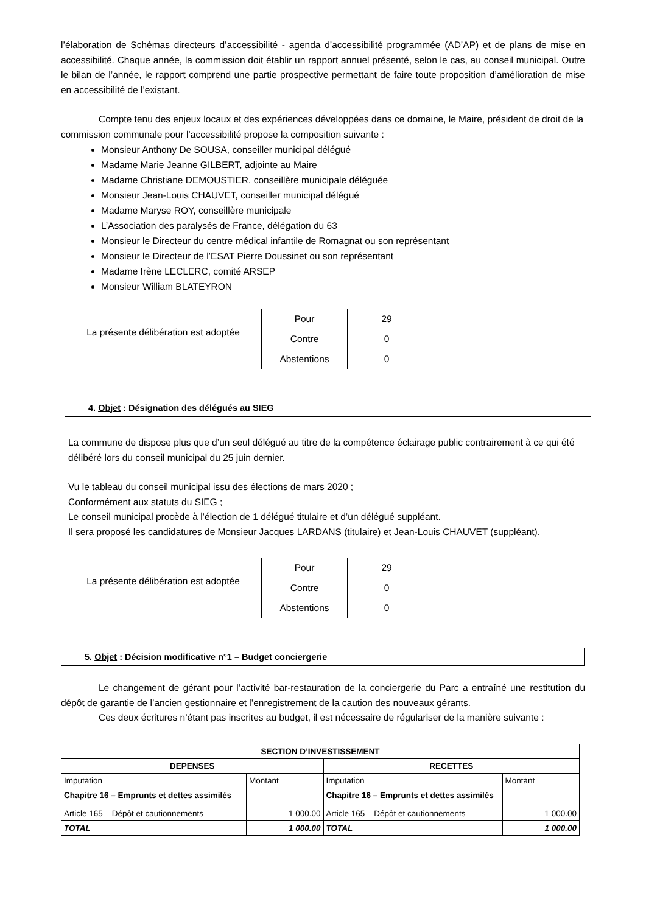l’élaboration de Schémas directeurs d’accessibilité - agenda d’accessibilité programmée (AD’AP) et de plans de mise en accessibilité. Chaque année, la commission doit établir un rapport annuel présenté, selon le cas, au conseil municipal. Outre le bilan de l’année, le rapport comprend une partie prospective permettant de faire toute proposition d’amélioration de mise en accessibilité de l’existant.
Compte tenu des enjeux locaux et des expériences développées dans ce domaine, le Maire, président de droit de la commission communale pour l’accessibilité propose la composition suivante :
Monsieur Anthony De SOUSA, conseiller municipal délégué
Madame Marie Jeanne GILBERT, adjointe au Maire
Madame Christiane DEMOUSTIER, conseillère municipale déléguée
Monsieur Jean-Louis CHAUVET, conseiller municipal délégué
Madame Maryse ROY, conseillère municipale
L’Association des paralysés de France, délégation du 63
Monsieur le Directeur du centre médical infantile de Romagnat ou son représentant
Monsieur le Directeur de l’ESAT Pierre Doussinet ou son représentant
Madame Irène LECLERC, comité ARSEP
Monsieur William BLATEYRON
| La présente délibération est adoptée | Pour | 29 |
| | Contre | 0 |
| | Abstentions | 0 |
4. Objet : Désignation des délégués au SIEG
La commune de dispose plus que d’un seul délégué au titre de la compétence éclairage public contrairement à ce qui été délibéré lors du conseil municipal du 25 juin dernier.
Vu le tableau du conseil municipal issu des élections de mars 2020 ;
Conformément aux statuts du SIEG ;
Le conseil municipal procède à l’élection de 1 délégué titulaire et d’un délégué suppléant.
Il sera proposé les candidatures de Monsieur Jacques LARDANS (titulaire) et Jean-Louis CHAUVET (suppléant).
| La présente délibération est adoptée | Pour | 29 |
| | Contre | 0 |
| | Abstentions | 0 |
5. Objet : Décision modificative n°1 – Budget conciergerie
Le changement de gérant pour l’activité bar-restauration de la conciergerie du Parc a entraîné une restitution du dépôt de garantie de l’ancien gestionnaire et l’enregistrement de la caution des nouveaux gérants.
Ces deux écritures n’étant pas inscrites au budget, il est nécessaire de régulariser de la manière suivante :
| SECTION D’INVESTISSEMENT | | | |
| --- | --- | --- | --- |
| DEPENSES | | RECETTES | |
| Imputation | Montant | Imputation | Montant |
| Chapitre 16 – Emprunts et dettes assimilés Article 165 – Dépôt et cautionnements | 1 000.00 | Chapitre 16 – Emprunts et dettes assimilés Article 165 – Dépôt et cautionnements | 1 000.00 |
| TOTAL | 1 000.00 | TOTAL | 1 000.00 |